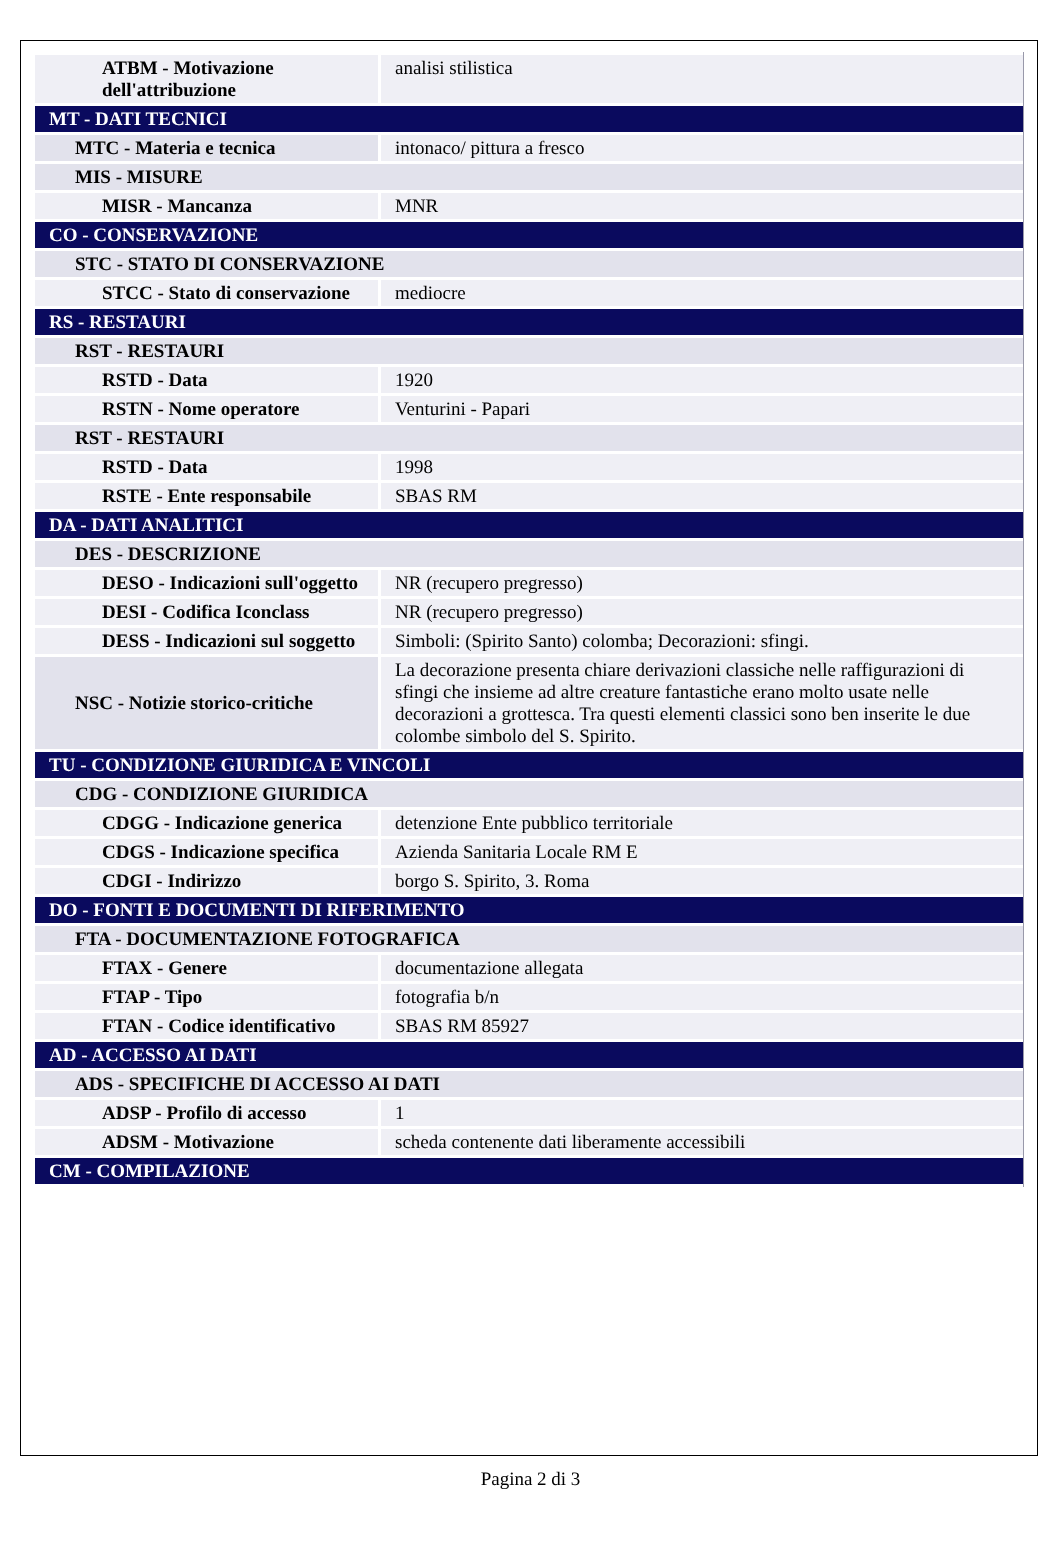| ATBM - Motivazione dell'attribuzione | analisi stilistica |
| MT - DATI TECNICI | |
| MTC - Materia e tecnica | intonaco/ pittura a fresco |
| MIS - MISURE | |
| MISR - Mancanza | MNR |
| CO - CONSERVAZIONE | |
| STC - STATO DI CONSERVAZIONE | |
| STCC - Stato di conservazione | mediocre |
| RS - RESTAURI | |
| RST - RESTAURI | |
| RSTD - Data | 1920 |
| RSTN - Nome operatore | Venturini - Papari |
| RST - RESTAURI | |
| RSTD - Data | 1998 |
| RSTE - Ente responsabile | SBAS RM |
| DA - DATI ANALITICI | |
| DES - DESCRIZIONE | |
| DESO - Indicazioni sull'oggetto | NR (recupero pregresso) |
| DESI - Codifica Iconclass | NR (recupero pregresso) |
| DESS - Indicazioni sul soggetto | Simboli: (Spirito Santo) colomba; Decorazioni: sfingi. |
| NSC - Notizie storico-critiche | La decorazione presenta chiare derivazioni classiche nelle raffigurazioni di sfingi che insieme ad altre creature fantastiche erano molto usate nelle decorazioni a grottesca. Tra questi elementi classici sono ben inserite le due colombe simbolo del S. Spirito. |
| TU - CONDIZIONE GIURIDICA E VINCOLI | |
| CDG - CONDIZIONE GIURIDICA | |
| CDGG - Indicazione generica | detenzione Ente pubblico territoriale |
| CDGS - Indicazione specifica | Azienda Sanitaria Locale RM E |
| CDGI - Indirizzo | borgo S. Spirito, 3. Roma |
| DO - FONTI E DOCUMENTI DI RIFERIMENTO | |
| FTA - DOCUMENTAZIONE FOTOGRAFICA | |
| FTAX - Genere | documentazione allegata |
| FTAP - Tipo | fotografia b/n |
| FTAN - Codice identificativo | SBAS RM 85927 |
| AD - ACCESSO AI DATI | |
| ADS - SPECIFICHE DI ACCESSO AI DATI | |
| ADSP - Profilo di accesso | 1 |
| ADSM - Motivazione | scheda contenente dati liberamente accessibili |
| CM - COMPILAZIONE | |
Pagina 2 di 3